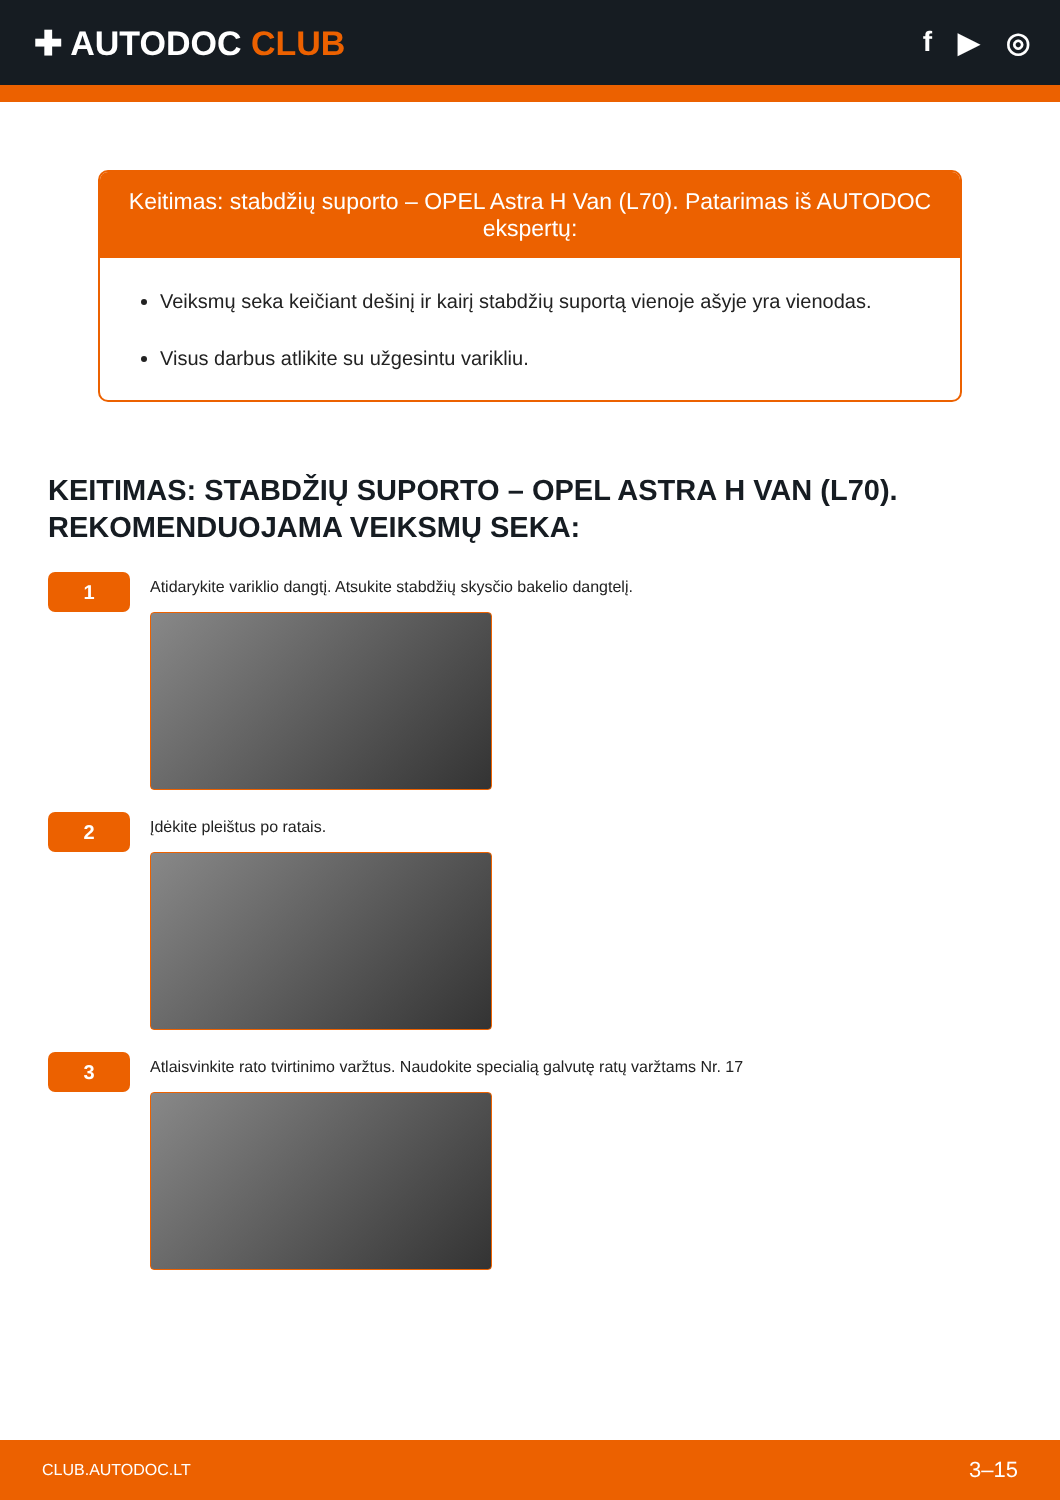✚ AUTODOC CLUB
f ▶ ◎
Keitimas: stabdžių suporto – OPEL Astra H Van (L70). Patarimas iš AUTODOC ekspertų:
Veiksmų seka keičiant dešinį ir kairį stabdžių suportą vienoje ašyje yra vienodas.
Visus darbus atlikite su užgesintu varikliu.
KEITIMAS: STABDŽIŲ SUPORTO – OPEL ASTRA H VAN (L70). REKOMENDUOJAMA VEIKSMŲ SEKA:
1
Atidarykite variklio dangtį. Atsukite stabdžių skysčio bakelio dangtelį.
2
Įdėkite pleištus po ratais.
3
Atlaisvinkite rato tvirtinimo varžtus. Naudokite specialią galvutę ratų varžtams Nr. 17
CLUB.AUTODOC.LT 3–15